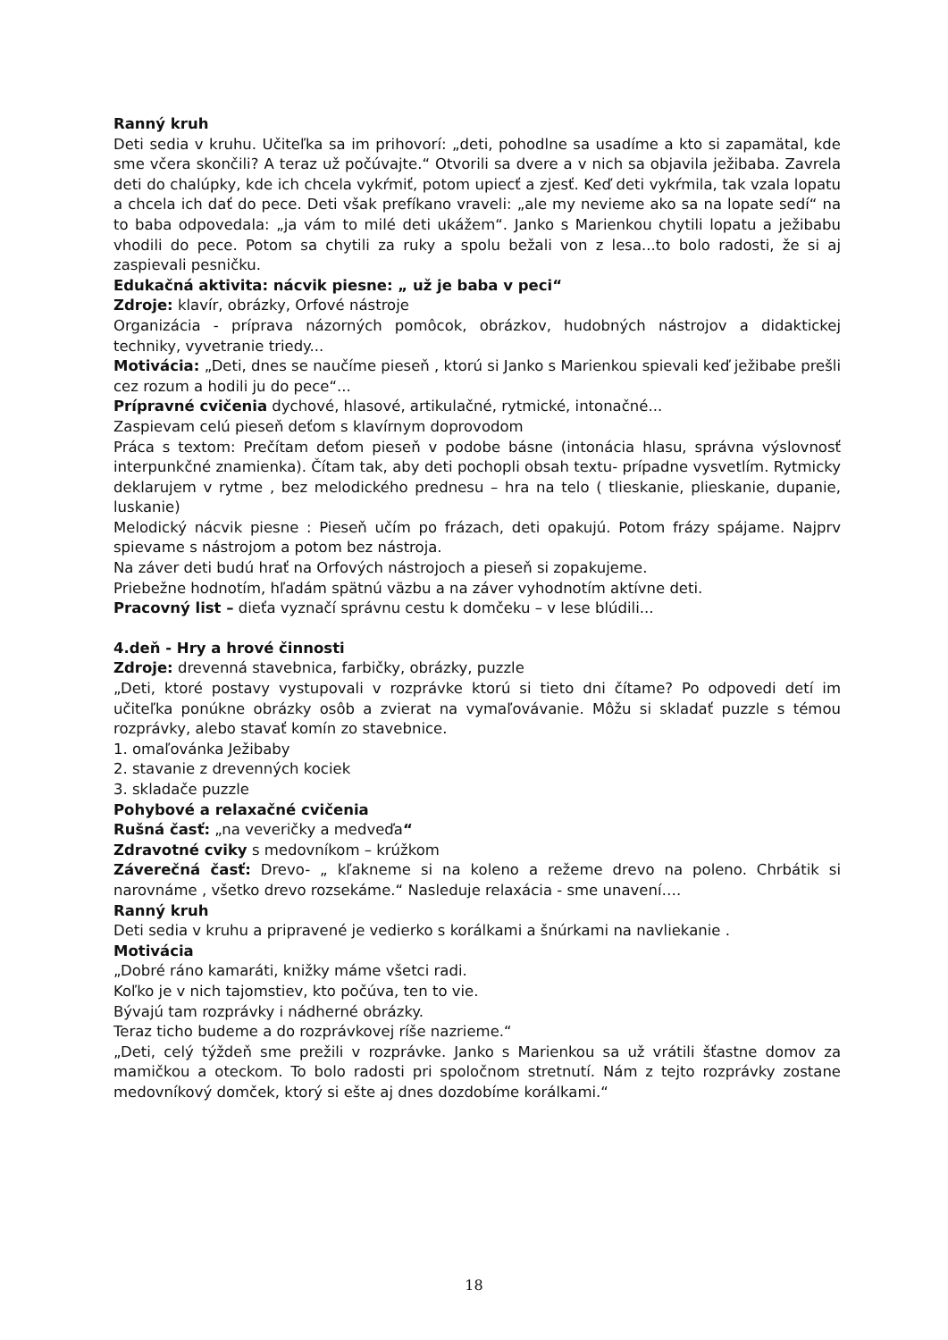Ranný kruh
Deti sedia v kruhu. Učiteľka sa im prihovorí: „deti, pohodlne sa usadíme a kto si zapamätal, kde sme včera skončili? A teraz už počúvajte.“ Otvorili sa dvere a v nich sa objavila ježibaba. Zavrela deti do chalúpky, kde ich chcela vykŕmiť, potom upiecť a zjesť. Keď deti vykŕmila, tak vzala lopatu a chcela ich dať do pece. Deti však prefíkano vraveli: „ale my nevieme ako sa na lopate sedí“ na to baba odpovedala: „ja vám to milé deti ukážem“. Janko s Marienkou chytili lopatu a ježibabu vhodili do pece. Potom sa chytili za ruky a spolu bežali von z lesa...to bolo radosti, že si aj zaspievali pesničku.
Edukačná aktivita: nácvik piesne: „ už je baba v peci“
Zdroje: klavír, obrázky, Orfové nástroje
Organizácia - príprava názorných pomôcok, obrázkov, hudobných nástrojov a didaktickej techniky, vyvetranie triedy...
Motivácia: „Deti, dnes se naučíme pieseň , ktorú si Janko s Marienkou spievali keď ježibabe prešli cez rozum a hodili ju do pece“...
Prípravné cvičenia dychové, hlasové, artikulačné, rytmické, intonačné...
Zaspievam celú pieseň deťom s klavírnym doprovodom
Práca s textom: Prečítam deťom pieseň v podobe básne (intonácia hlasu, správna výslovnosť interpunkčné znamienka). Čítam tak, aby deti pochopli obsah textu- prípadne vysvetlím. Rytmicky deklarujem v rytme , bez melodického prednesu – hra na telo ( tlieskanie, plieskanie, dupanie, luskanie)
Melodický nácvik piesne : Pieseň učím po frázach, deti opakujú. Potom frázy spájame. Najprv spievame s nástrojom a potom bez nástroja.
Na záver deti budú hrať na Orfových nástrojoch a pieseň si zopakujeme.
Priebežne hodnotím, hľadám spätnú väzbu a na záver vyhodnotím aktívne deti.
Pracovný list – dieťa vyznačí správnu cestu k domčeku – v lese blúdili...
4.deň - Hry a hrové činnosti
Zdroje: drevenná stavebnica, farbičky, obrázky, puzzle
„Deti, ktoré postavy vystupovali v rozprávke ktorú si tieto dni čítame? Po odpovedi detí im učiteľka ponúkne obrázky osôb a zvierat na vymaľovávanie. Môžu si skladať puzzle s témou rozprávky, alebo stavať komín zo stavebnice.
1. omaľovánka Ježibaby
2. stavanie z drevenných kociek
3. skladače puzzle
Pohybové a relaxačné cvičenia
Rušná časť: „na veveričky a medveďa“
Zdravotné cviky s medovníkom – krúžkom
Záverečná časť: Drevo- „ kľakneme si na koleno a režeme drevo na poleno. Chrbátik si narovnáme , všetko drevo rozsekáme.“ Nasleduje relaxácia - sme unavení….
Ranný kruh
Deti sedia v kruhu a pripravené je vedierko s korálkami a šnúrkami na navliekanie .
Motivácia
„Dobré ráno kamaráti, knižky máme všetci radi.
Koľko je v nich tajomstiev, kto počúva, ten to vie.
Bývajú tam rozprávky i nádherné obrázky.
Teraz ticho budeme a do rozprávkovej ríše nazrieme.“
„Deti, celý týždeň sme prežili v rozprávke. Janko s Marienkou sa už vrátili šťastne domov za mamičkou a oteckom. To bolo radosti pri spoločnom stretnutí. Nám z tejto rozprávky zostane medovníkový domček, ktorý si ešte aj dnes dozdobíme korálkami.“
18